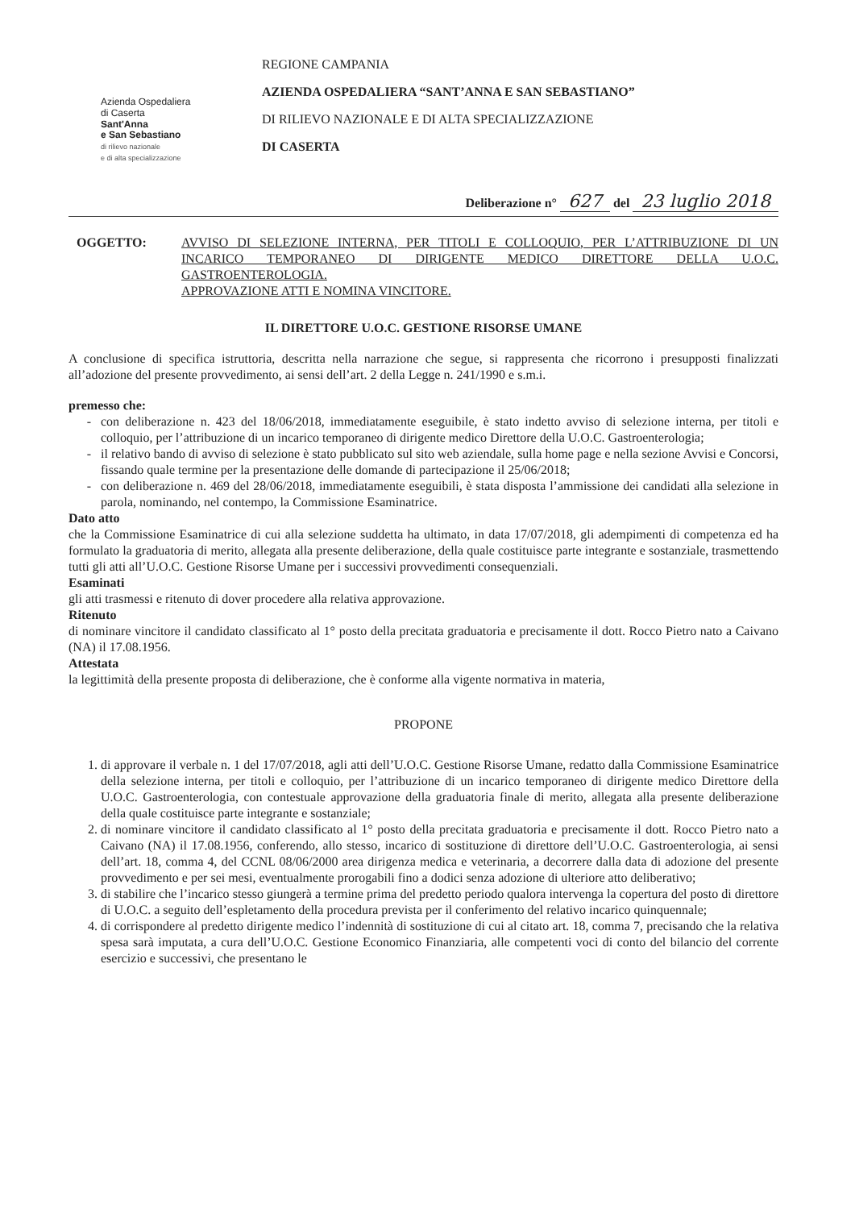Azienda Ospedaliera
di Caserta
Sant'Anna
e San Sebastiano
di rilievo nazionale
e di alta specializzazione
REGIONE CAMPANIA
AZIENDA OSPEDALIERA “SANT’ANNA E SAN SEBASTIANO”
DI RILIEVO NAZIONALE E DI ALTA SPECIALIZZAZIONE
DI CASERTA
Deliberazione n° 627 del 23 luglio 2018
OGGETTO: AVVISO DI SELEZIONE INTERNA, PER TITOLI E COLLOQUIO, PER L’ATTRIBUZIONE DI UN INCARICO TEMPORANEO DI DIRIGENTE MEDICO DIRETTORE DELLA U.O.C. GASTROENTEROLOGIA.
APPROVAZIONE ATTI E NOMINA VINCITORE.
IL DIRETTORE U.O.C. GESTIONE RISORSE UMANE
A conclusione di specifica istruttoria, descritta nella narrazione che segue, si rappresenta che ricorrono i presupposti finalizzati all’adozione del presente provvedimento, ai sensi dell’art. 2 della Legge n. 241/1990 e s.m.i.
premesso che:
con deliberazione n. 423 del 18/06/2018, immediatamente eseguibile, è stato indetto avviso di selezione interna, per titoli e colloquio, per l’attribuzione di un incarico temporaneo di dirigente medico Direttore della U.O.C. Gastroenterologia;
il relativo bando di avviso di selezione è stato pubblicato sul sito web aziendale, sulla home page e nella sezione Avvisi e Concorsi, fissando quale termine per la presentazione delle domande di partecipazione il 25/06/2018;
con deliberazione n. 469 del 28/06/2018, immediatamente eseguibili, è stata disposta l’ammissione dei candidati alla selezione in parola, nominando, nel contempo, la Commissione Esaminatrice.
Dato atto
che la Commissione Esaminatrice di cui alla selezione suddetta ha ultimato, in data 17/07/2018, gli adempimenti di competenza ed ha formulato la graduatoria di merito, allegata alla presente deliberazione, della quale costituisce parte integrante e sostanziale, trasmettendo tutti gli atti all’U.O.C. Gestione Risorse Umane per i successivi provvedimenti consequenziali.
Esaminati
gli atti trasmessi e ritenuto di dover procedere alla relativa approvazione.
Ritenuto
di nominare vincitore il candidato classificato al 1° posto della precitata graduatoria e precisamente il dott. Rocco Pietro nato a Caivano (NA) il 17.08.1956.
Attestata
la legittimità della presente proposta di deliberazione, che è conforme alla vigente normativa in materia,
PROPONE
1. di approvare il verbale n. 1 del 17/07/2018, agli atti dell’U.O.C. Gestione Risorse Umane, redatto dalla Commissione Esaminatrice della selezione interna, per titoli e colloquio, per l’attribuzione di un incarico temporaneo di dirigente medico Direttore della U.O.C. Gastroenterologia, con contestuale approvazione della graduatoria finale di merito, allegata alla presente deliberazione della quale costituisce parte integrante e sostanziale;
2. di nominare vincitore il candidato classificato al 1° posto della precitata graduatoria e precisamente il dott. Rocco Pietro nato a Caivano (NA) il 17.08.1956, conferendo, allo stesso, incarico di sostituzione di direttore dell’U.O.C. Gastroenterologia, ai sensi dell’art. 18, comma 4, del CCNL 08/06/2000 area dirigenza medica e veterinaria, a decorrere dalla data di adozione del presente provvedimento e per sei mesi, eventualmente prorogabili fino a dodici senza adozione di ulteriore atto deliberativo;
3. di stabilire che l’incarico stesso giungerà a termine prima del predetto periodo qualora intervenga la copertura del posto di direttore di U.O.C. a seguito dell’espletamento della procedura prevista per il conferimento del relativo incarico quinquennale;
4. di corrispondere al predetto dirigente medico l’indennità di sostituzione di cui al citato art. 18, comma 7, precisando che la relativa spesa sarà imputata, a cura dell’U.O.C. Gestione Economico Finanziaria, alle competenti voci di conto del bilancio del corrente esercizio e successivi, che presentano le